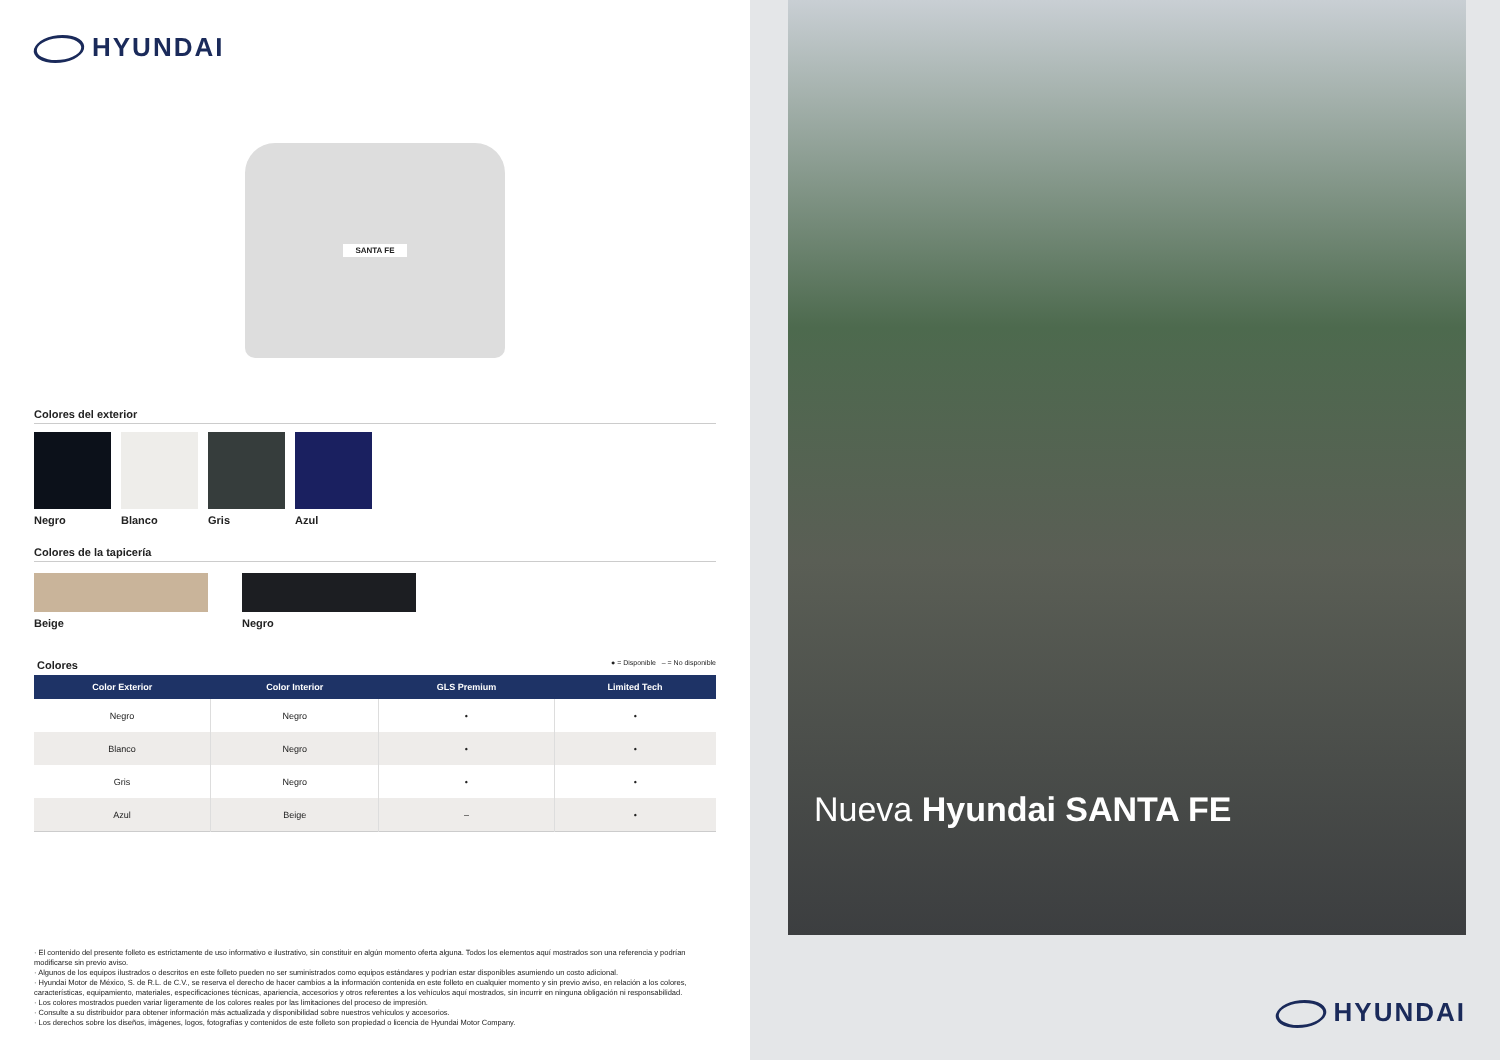HYUNDAI
SANTA FE
Colores del exterior
Negro Blanco Gris Azul
Colores de la tapicería
Beige Negro
Colores ● = Disponible – = No disponible
| Color Exterior | Color Interior | GLS Premium | Limited Tech |
| --- | --- | --- | --- |
| Negro | Negro | • | • |
| Blanco | Negro | • | • |
| Gris | Negro | • | • |
| Azul | Beige | – | • |
· El contenido del presente folleto es estrictamente de uso informativo e ilustrativo, sin constituir en algún momento oferta alguna. Todos los elementos aquí mostrados son una referencia y podrían modificarse sin previo aviso.
· Algunos de los equipos ilustrados o descritos en este folleto pueden no ser suministrados como equipos estándares y podrían estar disponibles asumiendo un costo adicional.
· Hyundai Motor de México, S. de R.L. de C.V., se reserva el derecho de hacer cambios a la información contenida en este folleto en cualquier momento y sin previo aviso, en relación a los colores, características, equipamiento, materiales, especificaciones técnicas, apariencia, accesorios y otros referentes a los vehículos aquí mostrados, sin incurrir en ninguna obligación ni responsabilidad.
· Los colores mostrados pueden variar ligeramente de los colores reales por las limitaciones del proceso de impresión.
· Consulte a su distribuidor para obtener información más actualizada y disponibilidad sobre nuestros vehículos y accesorios.
· Los derechos sobre los diseños, imágenes, logos, fotografías y contenidos de este folleto son propiedad o licencia de Hyundai Motor Company.
Nueva Hyundai SANTA FE
HYUNDAI